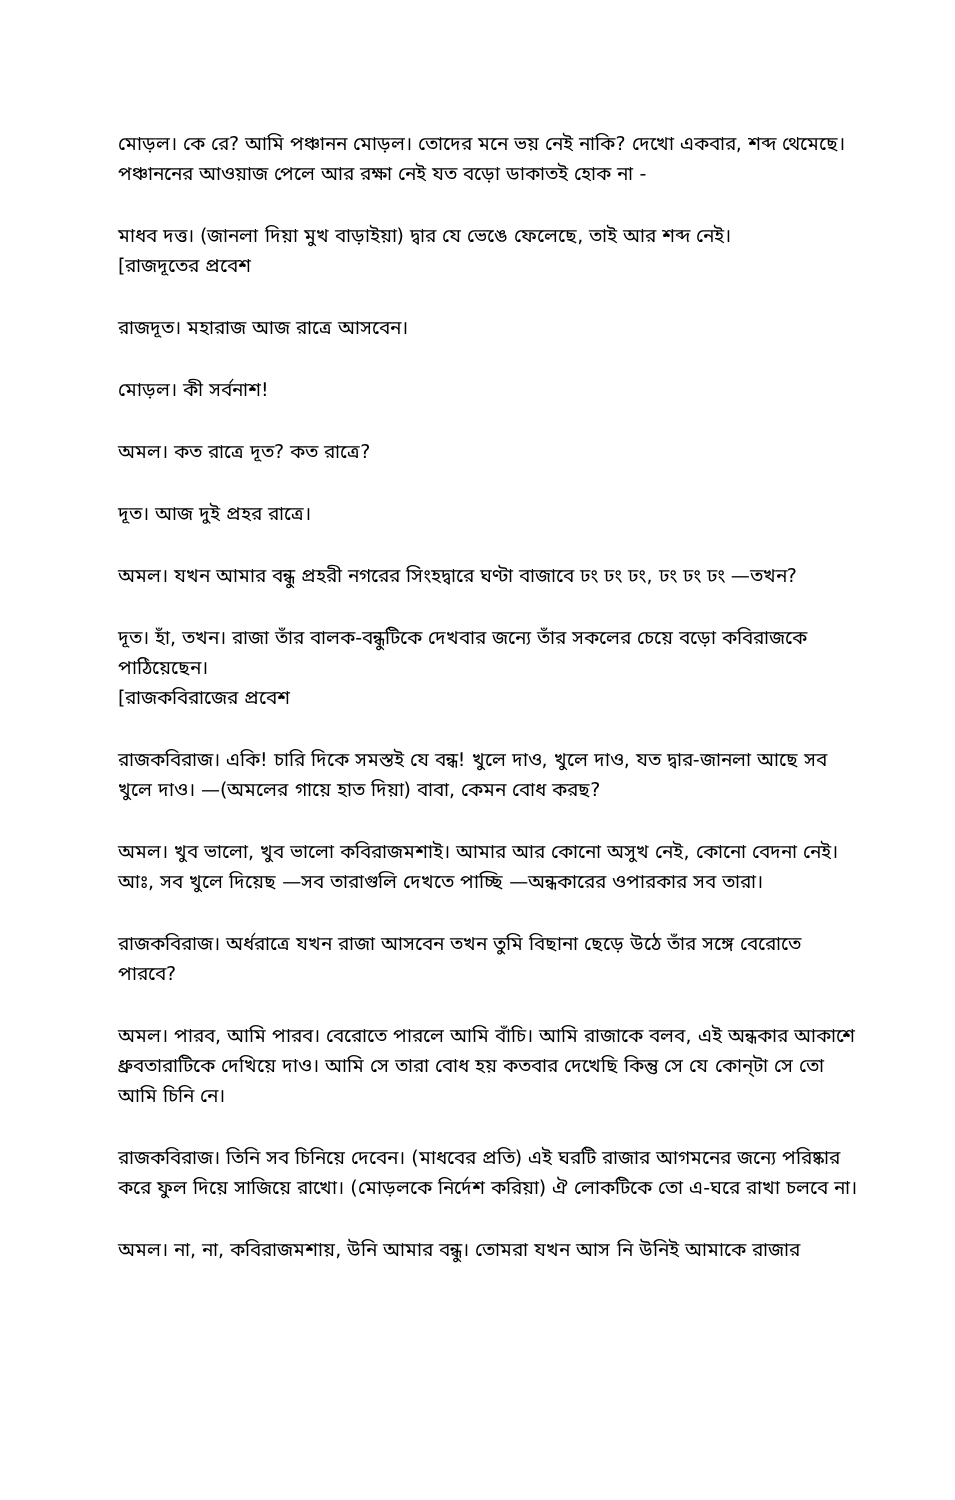মোড়ল। কে রে? আমি পঞ্চানন মোড়ল। তোদের মনে ভয় নেই নাকি? দেখো একবার, শব্দ থেমেছে। পঞ্চাননের আওয়াজ পেলে আর রক্ষা নেই যত বড়ো ডাকাতই হোক না -
মাধব দত্ত। (জানলা দিয়া মুখ বাড়াইয়া) দ্বার যে ভেঙে ফেলেছে, তাই আর শব্দ নেই।
[রাজদূতের প্রবেশ
রাজদূত। মহারাজ আজ রাত্রে আসবেন।
মোড়ল। কী সর্বনাশ!
অমল। কত রাত্রে দূত? কত রাত্রে?
দূত। আজ দুই প্রহর রাত্রে।
অমল। যখন আমার বন্ধু প্রহরী নগরের সিংহদ্বারে ঘণ্টা বাজাবে ঢং ঢং ঢং, ঢং ঢং ঢং —তখন?
দূত। হাঁ, তখন। রাজা তাঁর বালক-বন্ধুটিকে দেখবার জন্যে তাঁর সকলের চেয়ে বড়ো কবিরাজকে পাঠিয়েছেন।
[রাজকবিরাজের প্রবেশ
রাজকবিরাজ। একি! চারি দিকে সমস্তই যে বন্ধ! খুলে দাও, খুলে দাও, যত দ্বার-জানলা আছে সব খুলে দাও। —(অমলের গায়ে হাত দিয়া) বাবা, কেমন বোধ করছ?
অমল। খুব ভালো, খুব ভালো কবিরাজমশাই। আমার আর কোনো অসুখ নেই, কোনো বেদনা নেই। আঃ, সব খুলে দিয়েছ —সব তারাগুলি দেখতে পাচ্ছি —অন্ধকারের ওপারকার সব তারা।
রাজকবিরাজ। অর্ধরাত্রে যখন রাজা আসবেন তখন তুমি বিছানা ছেড়ে উঠে তাঁর সঙ্গে বেরোতে পারবে?
অমল। পারব, আমি পারব। বেরোতে পারলে আমি বাঁচি। আমি রাজাকে বলব, এই অন্ধকার আকাশে ধ্রুবতারাটিকে দেখিয়ে দাও। আমি সে তারা বোধ হয় কতবার দেখেছি কিন্তু সে যে কোন্‌টা সে তো আমি চিনি নে।
রাজকবিরাজ। তিনি সব চিনিয়ে দেবেন। (মাধবের প্রতি) এই ঘরটি রাজার আগমনের জন্যে পরিষ্কার করে ফুল দিয়ে সাজিয়ে রাখো। (মোড়লকে নির্দেশ করিয়া) ঐ লোকটিকে তো এ-ঘরে রাখা চলবে না।
অমল। না, না, কবিরাজমশায়, উনি আমার বন্ধু। তোমরা যখন আস নি উনিই আমাকে রাজার